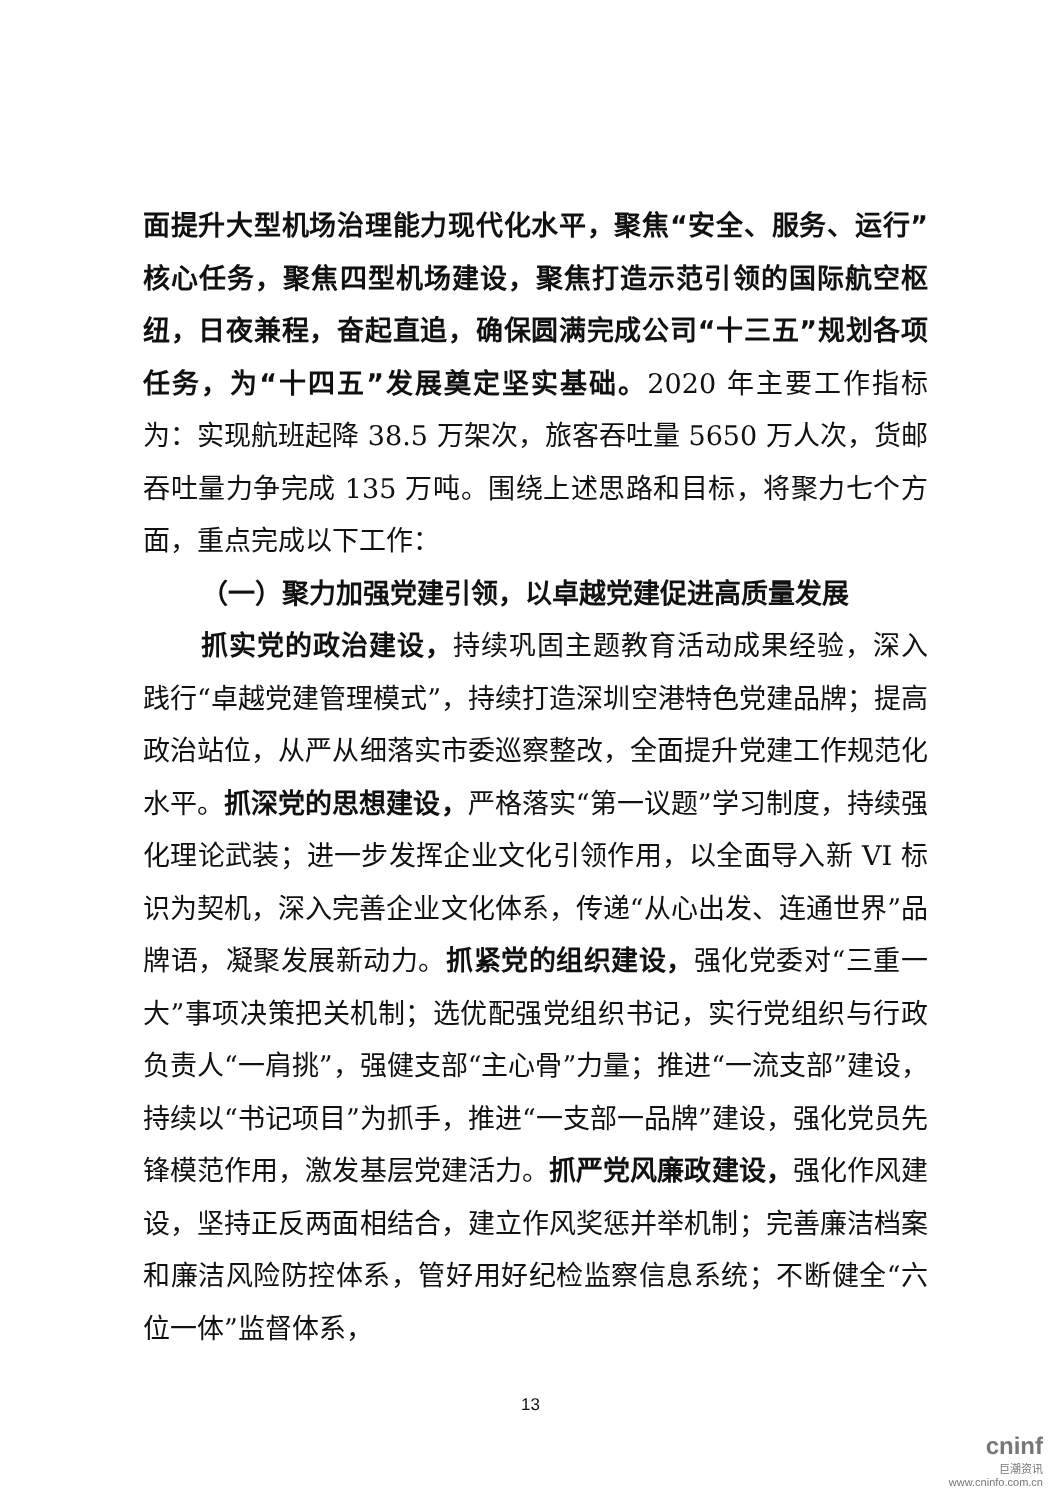面提升大型机场治理能力现代化水平，聚焦“安全、服务、运行”核心任务，聚焦四型机场建设，聚焦打造示范引领的国际航空枢纽，日夜兼程，奋起直追，确保圆满完成公司“十三五”规划各项任务，为“十四五”发展奠定坚实基础。2020 年主要工作指标为：实现航班起降 38.5 万架次，旅客吞吐量 5650 万人次，货邮吞吐量力争完成 135 万吨。围绕上述思路和目标，将聚力七个方面，重点完成以下工作：
（一）聚力加强党建引领，以卓越党建促进高质量发展
抓实党的政治建设，持续巩固主题教育活动成果经验，深入践行“卓越党建管理模式”，持续打造深圳空港特色党建品牌；提高政治站位，从严从细落实市委巡察整改，全面提升党建工作规范化水平。抓深党的思想建设，严格落实“第一议题”学习制度，持续强化理论武装；进一步发挥企业文化引领作用，以全面导入新 VI 标识为契机，深入完善企业文化体系，传递“从心出发、连通世界”品牌语，凝聚发展新动力。抓紧党的组织建设，强化党委对“三重一大”事项决策把关机制；选优配强党组织书记，实行党组织与行政负责人“一肩挑”，强健支部“主心骨”力量；推进“一流支部”建设，持续以“书记项目”为抓手，推进“一支部一品牌”建设，强化党员先锋模范作用，激发基层党建活力。抓严党风廉政建设，强化作风建设，坚持正反两面相结合，建立作风奖惩并举机制；完善廉洁档案和廉洁风险防控体系，管好用好纪检监察信息系统；不断健全“六位一体”监督体系，
13
cninf
巨潮资讯
www.cninfo.com.cn